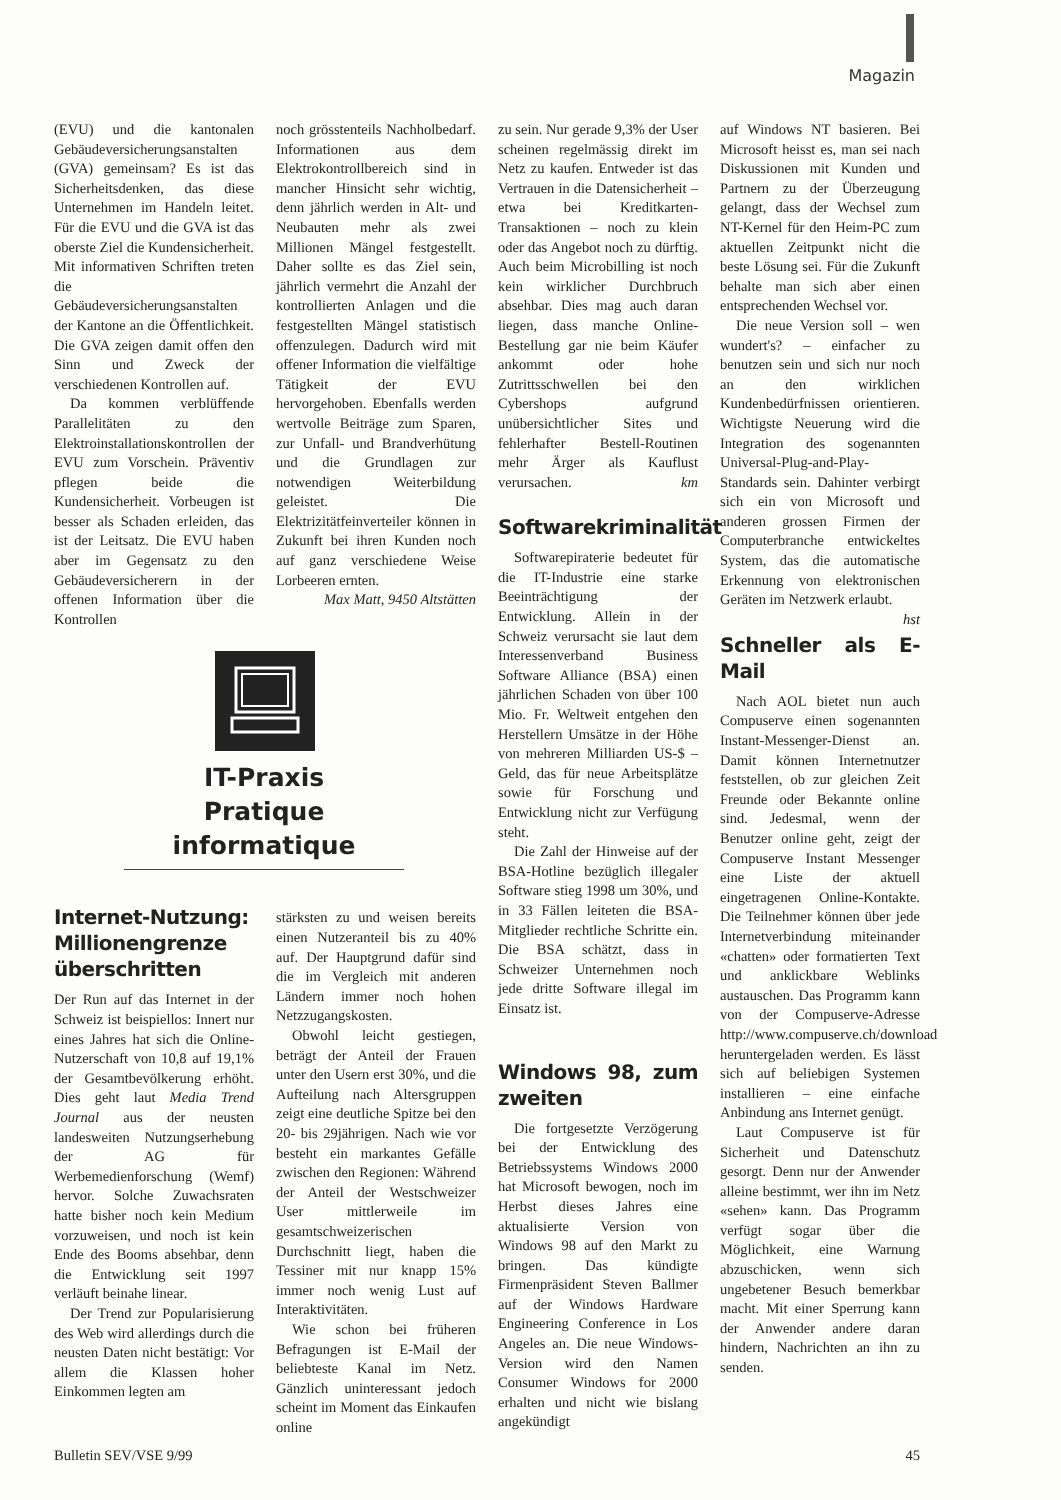Magazin
(EVU) und die kantonalen Gebäudeversicherungsanstalten (GVA) gemeinsam? Es ist das Sicherheitsdenken, das diese Unternehmen im Handeln leitet. Für die EVU und die GVA ist das oberste Ziel die Kundensicherheit. Mit informativen Schriften treten die Gebäudeversicherungsanstalten der Kantone an die Öffentlichkeit. Die GVA zeigen damit offen den Sinn und Zweck der verschiedenen Kontrollen auf.
Da kommen verblüffende Parallelitäten zu den Elektroinstallationskontrollen der EVU zum Vorschein. Präventiv pflegen beide die Kundensicherheit. Vorbeugen ist besser als Schaden erleiden, das ist der Leitsatz. Die EVU haben aber im Gegensatz zu den Gebäudeversicherern in der offenen Information über die Kontrollen
noch grösstenteils Nachholbedarf. Informationen aus dem Elektrokontrollbereich sind in mancher Hinsicht sehr wichtig, denn jährlich werden in Alt- und Neubauten mehr als zwei Millionen Mängel festgestellt. Daher sollte es das Ziel sein, jährlich vermehrt die Anzahl der kontrollierten Anlagen und die festgestellten Mängel statistisch offenzulegen. Dadurch wird mit offener Information die vielfältige Tätigkeit der EVU hervorgehoben. Ebenfalls werden wertvolle Beiträge zum Sparen, zur Unfall- und Brandverhütung und die Grundlagen zur notwendigen Weiterbildung geleistet. Die Elektrizitätfeinverteiler können in Zukunft bei ihren Kunden noch auf ganz verschiedene Weise Lorbeeren ernten.
Max Matt, 9450 Altstätten
IT-Praxis
Pratique informatique
Internet-Nutzung: Millionengrenze überschritten
Der Run auf das Internet in der Schweiz ist beispiellos: Innert nur eines Jahres hat sich die Online-Nutzerschaft von 10,8 auf 19,1% der Gesamtbevölkerung erhöht. Dies geht laut Media Trend Journal aus der neusten landesweiten Nutzungserhebung der AG für Werbemedienforschung (Wemf) hervor. Solche Zuwachsraten hatte bisher noch kein Medium vorzuweisen, und noch ist kein Ende des Booms absehbar, denn die Entwicklung seit 1997 verläuft beinahe linear.
Der Trend zur Popularisierung des Web wird allerdings durch die neusten Daten nicht bestätigt: Vor allem die Klassen hoher Einkommen legten am
stärksten zu und weisen bereits einen Nutzeranteil bis zu 40% auf. Der Hauptgrund dafür sind die im Vergleich mit anderen Ländern immer noch hohen Netzzugangskosten.
Obwohl leicht gestiegen, beträgt der Anteil der Frauen unter den Usern erst 30%, und die Aufteilung nach Altersgruppen zeigt eine deutliche Spitze bei den 20- bis 29jährigen. Nach wie vor besteht ein markantes Gefälle zwischen den Regionen: Während der Anteil der Westschweizer User mittlerweile im gesamtschweizerischen Durchschnitt liegt, haben die Tessiner mit nur knapp 15% immer noch wenig Lust auf Interaktivitäten.
Wie schon bei früheren Befragungen ist E-Mail der beliebteste Kanal im Netz. Gänzlich uninteressant jedoch scheint im Moment das Einkaufen online
zu sein. Nur gerade 9,3% der User scheinen regelmässig direkt im Netz zu kaufen. Entweder ist das Vertrauen in die Datensicherheit – etwa bei Kreditkarten-Transaktionen – noch zu klein oder das Angebot noch zu dürftig. Auch beim Microbilling ist noch kein wirklicher Durchbruch absehbar. Dies mag auch daran liegen, dass manche Online-Bestellung gar nie beim Käufer ankommt oder hohe Zutrittsschwellen bei den Cybershops aufgrund unübersichtlicher Sites und fehlerhafter Bestell-Routinen mehr Ärger als Kauflust verursachen. km
Softwarekriminalität
Softwarepiraterie bedeutet für die IT-Industrie eine starke Beeinträchtigung der Entwicklung. Allein in der Schweiz verursacht sie laut dem Interessenverband Business Software Alliance (BSA) einen jährlichen Schaden von über 100 Mio. Fr. Weltweit entgehen den Herstellern Umsätze in der Höhe von mehreren Milliarden US-$ – Geld, das für neue Arbeitsplätze sowie für Forschung und Entwicklung nicht zur Verfügung steht.
Die Zahl der Hinweise auf der BSA-Hotline bezüglich illegaler Software stieg 1998 um 30%, und in 33 Fällen leiteten die BSA-Mitglieder rechtliche Schritte ein. Die BSA schätzt, dass in Schweizer Unternehmen noch jede dritte Software illegal im Einsatz ist.
Windows 98, zum zweiten
Die fortgesetzte Verzögerung bei der Entwicklung des Betriebssystems Windows 2000 hat Microsoft bewogen, noch im Herbst dieses Jahres eine aktualisierte Version von Windows 98 auf den Markt zu bringen. Das kündigte Firmenpräsident Steven Ballmer auf der Windows Hardware Engineering Conference in Los Angeles an. Die neue Windows-Version wird den Namen Consumer Windows for 2000 erhalten und nicht wie bislang angekündigt
auf Windows NT basieren. Bei Microsoft heisst es, man sei nach Diskussionen mit Kunden und Partnern zu der Überzeugung gelangt, dass der Wechsel zum NT-Kernel für den Heim-PC zum aktuellen Zeitpunkt nicht die beste Lösung sei. Für die Zukunft behalte man sich aber einen entsprechenden Wechsel vor.
Die neue Version soll – wen wundert's? – einfacher zu benutzen sein und sich nur noch an den wirklichen Kundenbedürfnissen orientieren. Wichtigste Neuerung wird die Integration des sogenannten Universal-Plug-and-Play-Standards sein. Dahinter verbirgt sich ein von Microsoft und anderen grossen Firmen der Computerbranche entwickeltes System, das die automatische Erkennung von elektronischen Geräten im Netzwerk erlaubt. hst
Schneller als E-Mail
Nach AOL bietet nun auch Compuserve einen sogenannten Instant-Messenger-Dienst an. Damit können Internetnutzer feststellen, ob zur gleichen Zeit Freunde oder Bekannte online sind. Jedesmal, wenn der Benutzer online geht, zeigt der Compuserve Instant Messenger eine Liste der aktuell eingetragenen Online-Kontakte. Die Teilnehmer können über jede Internetverbindung miteinander «chatten» oder formatierten Text und anklickbare Weblinks austauschen. Das Programm kann von der Compuserve-Adresse http://www.compuserve.ch/download heruntergeladen werden. Es lässt sich auf beliebigen Systemen installieren – eine einfache Anbindung ans Internet genügt.
Laut Compuserve ist für Sicherheit und Datenschutz gesorgt. Denn nur der Anwender alleine bestimmt, wer ihn im Netz «sehen» kann. Das Programm verfügt sogar über die Möglichkeit, eine Warnung abzuschicken, wenn sich ungebetener Besuch bemerkbar macht. Mit einer Sperrung kann der Anwender andere daran hindern, Nachrichten an ihn zu senden.
Bulletin SEV/VSE 9/99 45